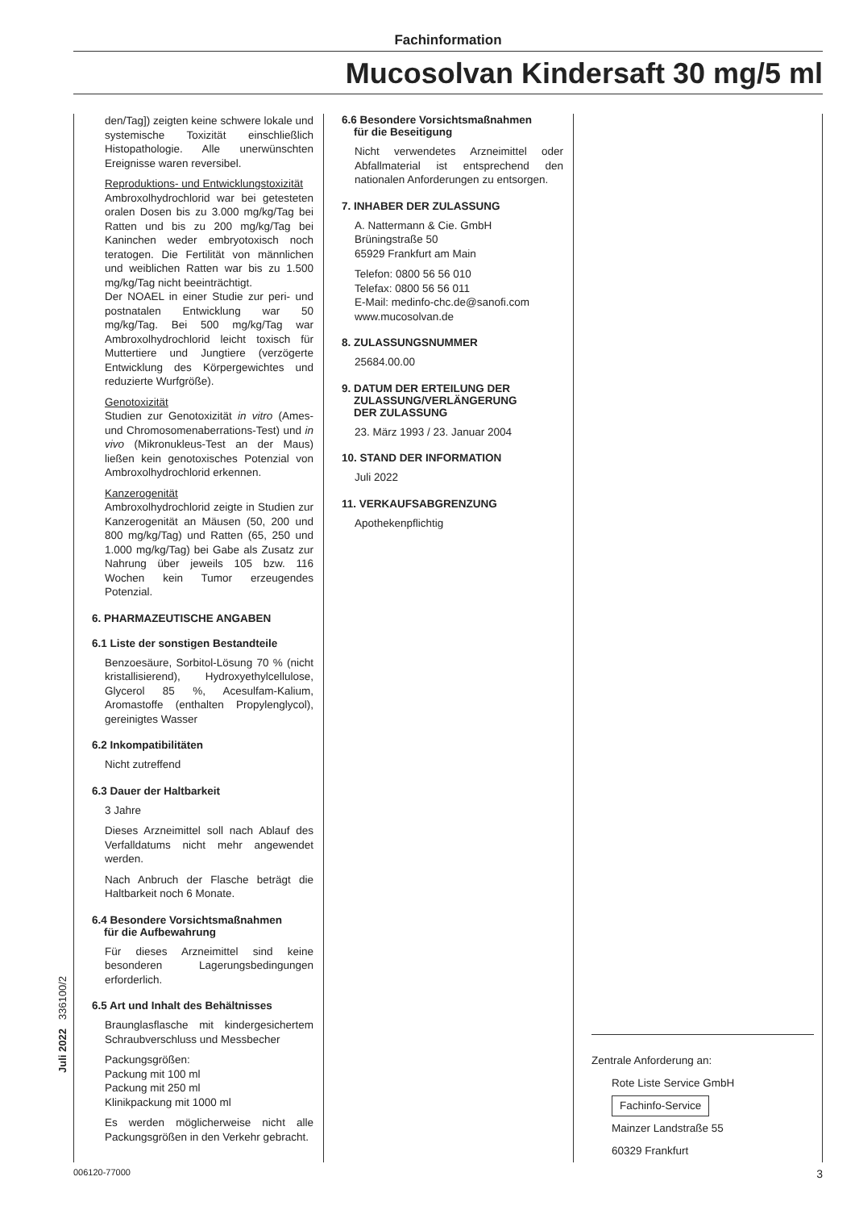Fachinformation
Mucosolvan Kindersaft 30 mg/5 ml
den/Tag]) zeigten keine schwere lokale und systemische Toxizität einschließlich Histopathologie. Alle unerwünschten Ereignisse waren reversibel.
Reproduktions- und Entwicklungstoxizität
Ambroxolhydrochlorid war bei getesteten oralen Dosen bis zu 3.000 mg/kg/Tag bei Ratten und bis zu 200 mg/kg/Tag bei Kaninchen weder embryotoxisch noch teratogen. Die Fertilität von männlichen und weiblichen Ratten war bis zu 1.500 mg/kg/Tag nicht beeinträchtigt.
Der NOAEL in einer Studie zur peri- und postnatalen Entwicklung war 50 mg/kg/Tag. Bei 500 mg/kg/Tag war Ambroxolhydrochlorid leicht toxisch für Muttertiere und Jungtiere (verzögerte Entwicklung des Körpergewichtes und reduzierte Wurfgröße).
Genotoxizität
Studien zur Genotoxizität in vitro (Ames- und Chromosomenaberrations-Test) und in vivo (Mikronukleus-Test an der Maus) ließen kein genotoxisches Potenzial von Ambroxolhydrochlorid erkennen.
Kanzerogenität
Ambroxolhydrochlorid zeigte in Studien zur Kanzerogenität an Mäusen (50, 200 und 800 mg/kg/Tag) und Ratten (65, 250 und 1.000 mg/kg/Tag) bei Gabe als Zusatz zur Nahrung über jeweils 105 bzw. 116 Wochen kein Tumor erzeugendes Potenzial.
6. PHARMAZEUTISCHE ANGABEN
6.1 Liste der sonstigen Bestandteile
Benzoesäure, Sorbitol-Lösung 70 % (nicht kristallisierend), Hydroxyethylcellulose, Glycerol 85 %, Acesulfam-Kalium, Aromastoffe (enthalten Propylenglycol), gereinigtes Wasser
6.2 Inkompatibilitäten
Nicht zutreffend
6.3 Dauer der Haltbarkeit
3 Jahre
Dieses Arzneimittel soll nach Ablauf des Verfalldatums nicht mehr angewendet werden.
Nach Anbruch der Flasche beträgt die Haltbarkeit noch 6 Monate.
6.4 Besondere Vorsichtsmaßnahmen
für die Aufbewahrung
Für dieses Arzneimittel sind keine besonderen Lagerungsbedingungen erforderlich.
6.5 Art und Inhalt des Behältnisses
Braunglasflasche mit kindergesichertem Schraubverschluss und Messbecher
Packungsgrößen:
Packung mit 100 ml
Packung mit 250 ml
Klinikpackung mit 1000 ml
Es werden möglicherweise nicht alle Packungsgrößen in den Verkehr gebracht.
6.6 Besondere Vorsichtsmaßnahmen
für die Beseitigung
Nicht verwendetes Arzneimittel oder Abfallmaterial ist entsprechend den nationalen Anforderungen zu entsorgen.
7. INHABER DER ZULASSUNG
A. Nattermann & Cie. GmbH
Brüningstraße 50
65929 Frankfurt am Main
Telefon: 0800 56 56 010
Telefax: 0800 56 56 011
E-Mail: medinfo-chc.de@sanofi.com
www.mucosolvan.de
8. ZULASSUNGSNUMMER
25684.00.00
9. DATUM DER ERTEILUNG DER
ZULASSUNG/VERLÄNGERUNG
DER ZULASSUNG
23. März 1993 / 23. Januar 2004
10. STAND DER INFORMATION
Juli 2022
11. VERKAUFSABGRENZUNG
Apothekenpflichtig
Zentrale Anforderung an:
Rote Liste Service GmbH
Fachinfo-Service
Mainzer Landstraße 55
60329 Frankfurt
Juli 2022 336100/2
006120-77000 3